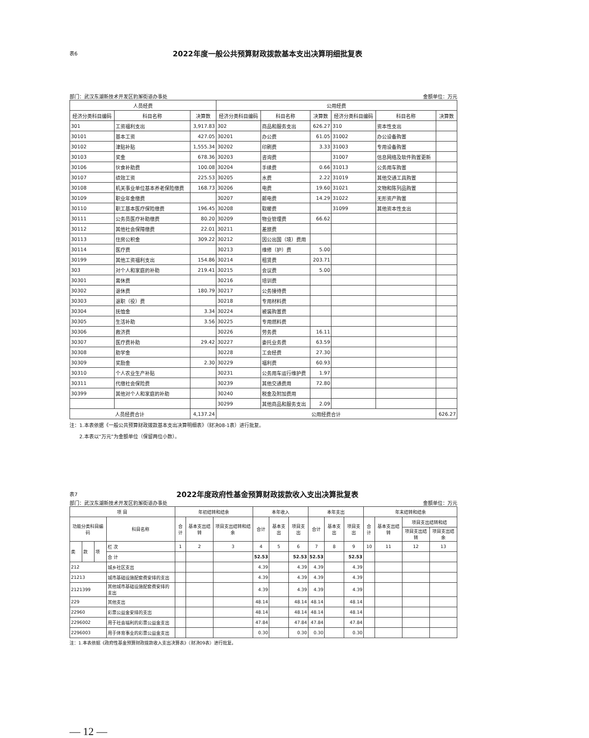表6
2022年度一般公共预算财政拨款基本支出决算明细批复表
部门：武汉东湖新技术开发区豹澥街道办事处 金额单位：万元
| 人员经费 | | | 公用经费 | | | | | |
| --- | --- | --- | --- | --- | --- | --- | --- | --- |
| 经济分类科目编码 | 科目名称 | 决算数 | 经济分类科目编码 | 科目名称 | 决算数 | 经济分类科目编码 | 科目名称 | 决算数 |
| 301 | 工资福利支出 | 3,917.83 | 302 | 商品和服务支出 | 626.27 | 310 | 资本性支出 | |
| 30101 | 基本工资 | 427.05 | 30201 | 办公费 | 61.05 | 31002 | 办公设备购置 | |
| 30102 | 津贴补贴 | 1,555.34 | 30202 | 印刷费 | 3.33 | 31003 | 专用设备购置 | |
| 30103 | 奖金 | 678.36 | 30203 | 咨询费 | | 31007 | 信息网络及软件购置更新 | |
| 30106 | 伙食补助费 | 100.08 | 30204 | 手续费 | 0.66 | 31013 | 公务用车购置 | |
| 30107 | 绩效工资 | 225.53 | 30205 | 水费 | 2.22 | 31019 | 其他交通工具购置 | |
| 30108 | 机关事业单位基本养老保险缴费 | 168.73 | 30206 | 电费 | 19.60 | 31021 | 文物和陈列品购置 | |
| 30109 | 职业年金缴费 | | 30207 | 邮电费 | 14.29 | 31022 | 无形资产购置 | |
| 30110 | 职工基本医疗保险缴费 | 196.45 | 30208 | 取暖费 | | 31099 | 其他资本性支出 | |
| 30111 | 公务员医疗补助缴费 | 80.20 | 30209 | 物业管理费 | 66.62 | | | |
| 30112 | 其他社会保障缴费 | 22.01 | 30211 | 差旅费 | | | | |
| 30113 | 住房公积金 | 309.22 | 30212 | 因公出国（境）费用 | | | | |
| 30114 | 医疗费 | | 30213 | 维修（护）费 | 5.00 | | | |
| 30199 | 其他工资福利支出 | 154.86 | 30214 | 租赁费 | 203.71 | | | |
| 303 | 对个人和家庭的补助 | 219.41 | 30215 | 会议费 | 5.00 | | | |
| 30301 | 离休费 | | 30216 | 培训费 | | | | |
| 30302 | 退休费 | 180.79 | 30217 | 公务接待费 | | | | |
| 30303 | 退职（役）费 | | 30218 | 专用材料费 | | | | |
| 30304 | 抚恤金 | 3.34 | 30224 | 被装购置费 | | | | |
| 30305 | 生活补助 | 3.56 | 30225 | 专用燃料费 | | | | |
| 30306 | 救济费 | | 30226 | 劳务费 | 16.11 | | | |
| 30307 | 医疗费补助 | 29.42 | 30227 | 委托业务费 | 63.59 | | | |
| 30308 | 助学金 | | 30228 | 工会经费 | 27.30 | | | |
| 30309 | 奖励金 | 2.30 | 30229 | 福利费 | 60.93 | | | |
| 30310 | 个人农业生产补贴 | | 30231 | 公务用车运行维护费 | 1.97 | | | |
| 30311 | 代缴社会保险费 | | 30239 | 其他交通费用 | 72.80 | | | |
| 30399 | 其他对个人和家庭的补助 | | 30240 | 税金及附加费用 | | | | |
| | | | 30299 | 其他商品和服务支出 | 2.09 | | | |
| 人员经费合计 | | 4,137.24 | 公用经费合计 | | | | | 626.27 |
注：1.本表依据《一般公共预算财政拨款基本支出决算明细表》（财决08-1表）进行批复。
2.本表以“万元”为金额单位（保留两位小数）。
表7
2022年度政府性基金预算财政拨款收入支出决算批复表
部门：武汉东湖新技术开发区豹澥街道办事处 金额单位：万元
| 项 目 | | | | 年初结转和结余 | | | 本年收入 | | | 本年支出 | | | 年末结转和结余 | | | |
| --- | --- | --- | --- | --- | --- | --- | --- | --- | --- | --- | --- | --- | --- | --- | --- | --- |
| 功能分类科目编码 | | | 科目名称 | 合计 | 基本支出结转 | 项目支出结转和结余 | 合计 | 基本支出 | 项目支出 | 合计 | 基本支出 | 项目支出 | 合计 | 基本支出结转 | 项目支出结转和结 | |
| | | | | | | | | | | | | | | | 项目支出结转 | 项目支出结余 |
| 类 | 款 | 项 | 栏 次 | 1 | 2 | 3 | 4 | 5 | 6 | 7 | 8 | 9 | 10 | 11 | 12 | 13 |
| | | | 合 计 | | | | 52.53 | | 52.53 | 52.53 | | 52.53 | | | | |
| 212 | | | 城乡社区支出 | | | | 4.39 | | 4.39 | 4.39 | | 4.39 | | | | |
| 21213 | | | 城市基础设施配套费安排的支出 | | | | 4.39 | | 4.39 | 4.39 | | 4.39 | | | | |
| 2121399 | | | 其他城市基础设施配套费安排的支出 | | | | 4.39 | | 4.39 | 4.39 | | 4.39 | | | | |
| 229 | | | 其他支出 | | | | 48.14 | | 48.14 | 48.14 | | 48.14 | | | | |
| 22960 | | | 彩票公益金安排的支出 | | | | 48.14 | | 48.14 | 48.14 | | 48.14 | | | | |
| 2296002 | | | 用于社会福利的彩票公益金支出 | | | | 47.84 | | 47.84 | 47.84 | | 47.84 | | | | |
| 2296003 | | | 用于体育事业的彩票公益金支出 | | | | 0.30 | | 0.30 | 0.30 | | 0.30 | | | | |
注：1.本表依据《政府性基金预算财政拨款收入支出决算表》（财决09表）进行批复。
— 12 —